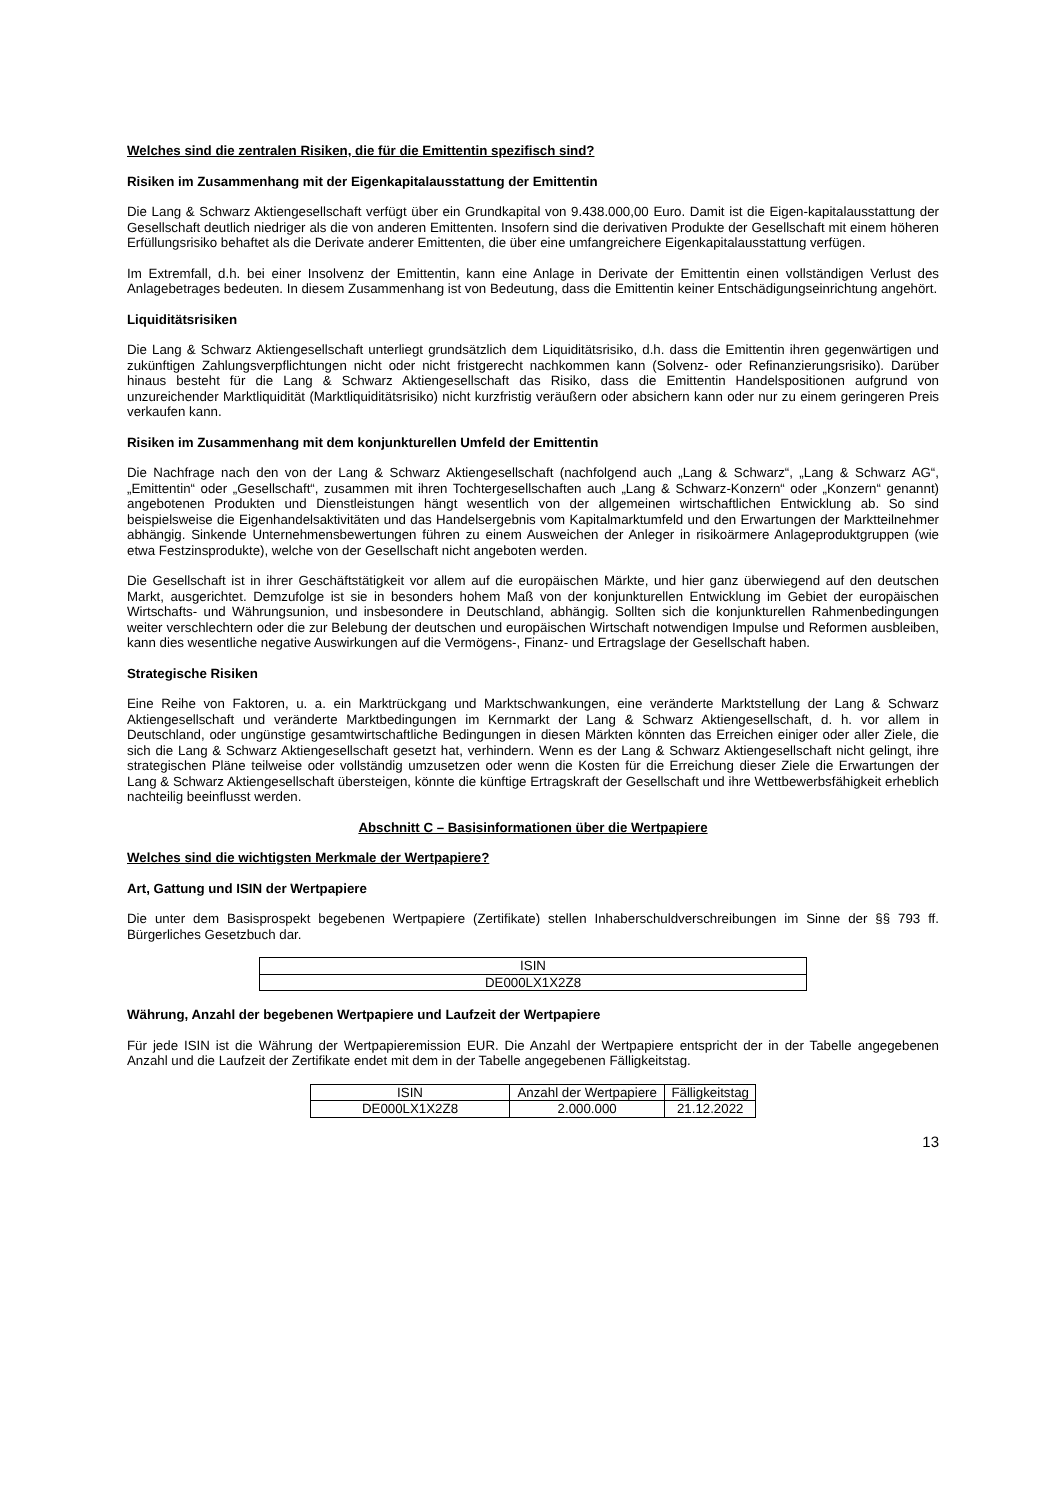Welches sind die zentralen Risiken, die für die Emittentin spezifisch sind?
Risiken im Zusammenhang mit der Eigenkapitalausstattung der Emittentin
Die Lang & Schwarz Aktiengesellschaft verfügt über ein Grundkapital von 9.438.000,00 Euro. Damit ist die Eigen-kapitalausstattung der Gesellschaft deutlich niedriger als die von anderen Emittenten. Insofern sind die derivativen Produkte der Gesellschaft mit einem höheren Erfüllungsrisiko behaftet als die Derivate anderer Emittenten, die über eine umfangreichere Eigenkapitalausstattung verfügen.
Im Extremfall, d.h. bei einer Insolvenz der Emittentin, kann eine Anlage in Derivate der Emittentin einen vollständigen Verlust des Anlagebetrages bedeuten. In diesem Zusammenhang ist von Bedeutung, dass die Emittentin keiner Entschädigungseinrichtung angehört.
Liquiditätsrisiken
Die Lang & Schwarz Aktiengesellschaft unterliegt grundsätzlich dem Liquiditätsrisiko, d.h. dass die Emittentin ihren gegenwärtigen und zukünftigen Zahlungsverpflichtungen nicht oder nicht fristgerecht nachkommen kann (Solvenz- oder Refinanzierungsrisiko). Darüber hinaus besteht für die Lang & Schwarz Aktiengesellschaft das Risiko, dass die Emittentin Handelspositionen aufgrund von unzureichender Marktliquidität (Marktliquiditätsrisiko) nicht kurzfristig veräußern oder absichern kann oder nur zu einem geringeren Preis verkaufen kann.
Risiken im Zusammenhang mit dem konjunkturellen Umfeld der Emittentin
Die Nachfrage nach den von der Lang & Schwarz Aktiengesellschaft (nachfolgend auch „Lang & Schwarz“, „Lang & Schwarz AG“, „Emittentin“ oder „Gesellschaft“, zusammen mit ihren Tochtergesellschaften auch „Lang & Schwarz-Konzern“ oder „Konzern“ genannt) angebotenen Produkten und Dienstleistungen hängt wesentlich von der allgemeinen wirtschaftlichen Entwicklung ab. So sind beispielsweise die Eigenhandelsaktivitäten und das Handelsergebnis vom Kapitalmarktumfeld und den Erwartungen der Marktteilnehmer abhängig. Sinkende Unternehmensbewertungen führen zu einem Ausweichen der Anleger in risikoärmere Anlageproduktgruppen (wie etwa Festzinsprodukte), welche von der Gesellschaft nicht angeboten werden.
Die Gesellschaft ist in ihrer Geschäftstätigkeit vor allem auf die europäischen Märkte, und hier ganz überwiegend auf den deutschen Markt, ausgerichtet. Demzufolge ist sie in besonders hohem Maß von der konjunkturellen Entwicklung im Gebiet der europäischen Wirtschafts- und Währungsunion, und insbesondere in Deutschland, abhängig. Sollten sich die konjunkturellen Rahmenbedingungen weiter verschlechtern oder die zur Belebung der deutschen und europäischen Wirtschaft notwendigen Impulse und Reformen ausbleiben, kann dies wesentliche negative Auswirkungen auf die Vermögens-, Finanz- und Ertragslage der Gesellschaft haben.
Strategische Risiken
Eine Reihe von Faktoren, u. a. ein Marktrückgang und Marktschwankungen, eine veränderte Marktstellung der Lang & Schwarz Aktiengesellschaft und veränderte Marktbedingungen im Kernmarkt der Lang & Schwarz Aktiengesellschaft, d. h. vor allem in Deutschland, oder ungünstige gesamtwirtschaftliche Bedingungen in diesen Märkten könnten das Erreichen einiger oder aller Ziele, die sich die Lang & Schwarz Aktiengesellschaft gesetzt hat, verhindern. Wenn es der Lang & Schwarz Aktiengesellschaft nicht gelingt, ihre strategischen Pläne teilweise oder vollständig umzusetzen oder wenn die Kosten für die Erreichung dieser Ziele die Erwartungen der Lang & Schwarz Aktiengesellschaft übersteigen, könnte die künftige Ertragskraft der Gesellschaft und ihre Wettbewerbsfähigkeit erheblich nachteilig beeinflusst werden.
Abschnitt C – Basisinformationen über die Wertpapiere
Welches sind die wichtigsten Merkmale der Wertpapiere?
Art, Gattung und ISIN der Wertpapiere
Die unter dem Basisprospekt begebenen Wertpapiere (Zertifikate) stellen Inhaberschuldverschreibungen im Sinne der §§ 793 ff. Bürgerliches Gesetzbuch dar.
| ISIN |
| --- |
| DE000LX1X2Z8 |
Währung, Anzahl der begebenen Wertpapiere und Laufzeit der Wertpapiere
Für jede ISIN ist die Währung der Wertpapieremission EUR. Die Anzahl der Wertpapiere entspricht der in der Tabelle angegebenen Anzahl und die Laufzeit der Zertifikate endet mit dem in der Tabelle angegebenen Fälligkeitstag.
| ISIN | Anzahl der Wertpapiere | Fälligkeitstag |
| --- | --- | --- |
| DE000LX1X2Z8 | 2.000.000 | 21.12.2022 |
13